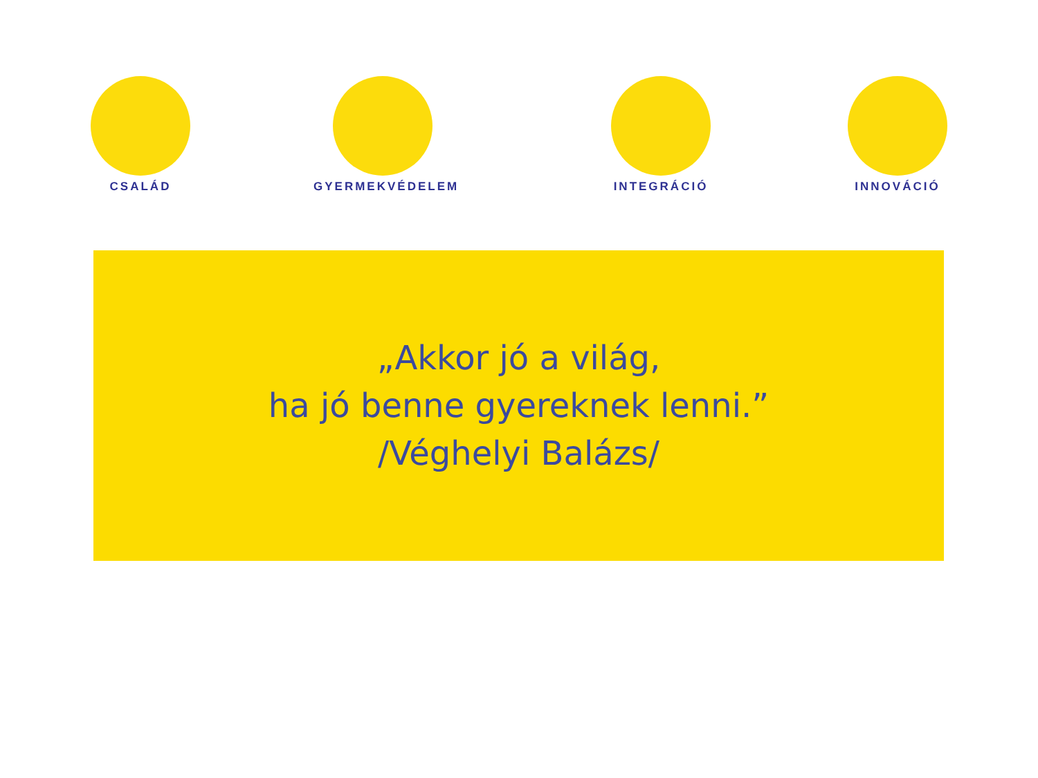CSALÁD GYERMEKVÉDELEM INTEGRÁCIÓ INNOVÁCIÓ
„Akkor jó a világ,
ha jó benne gyereknek lenni.”
/Véghelyi Balázs/